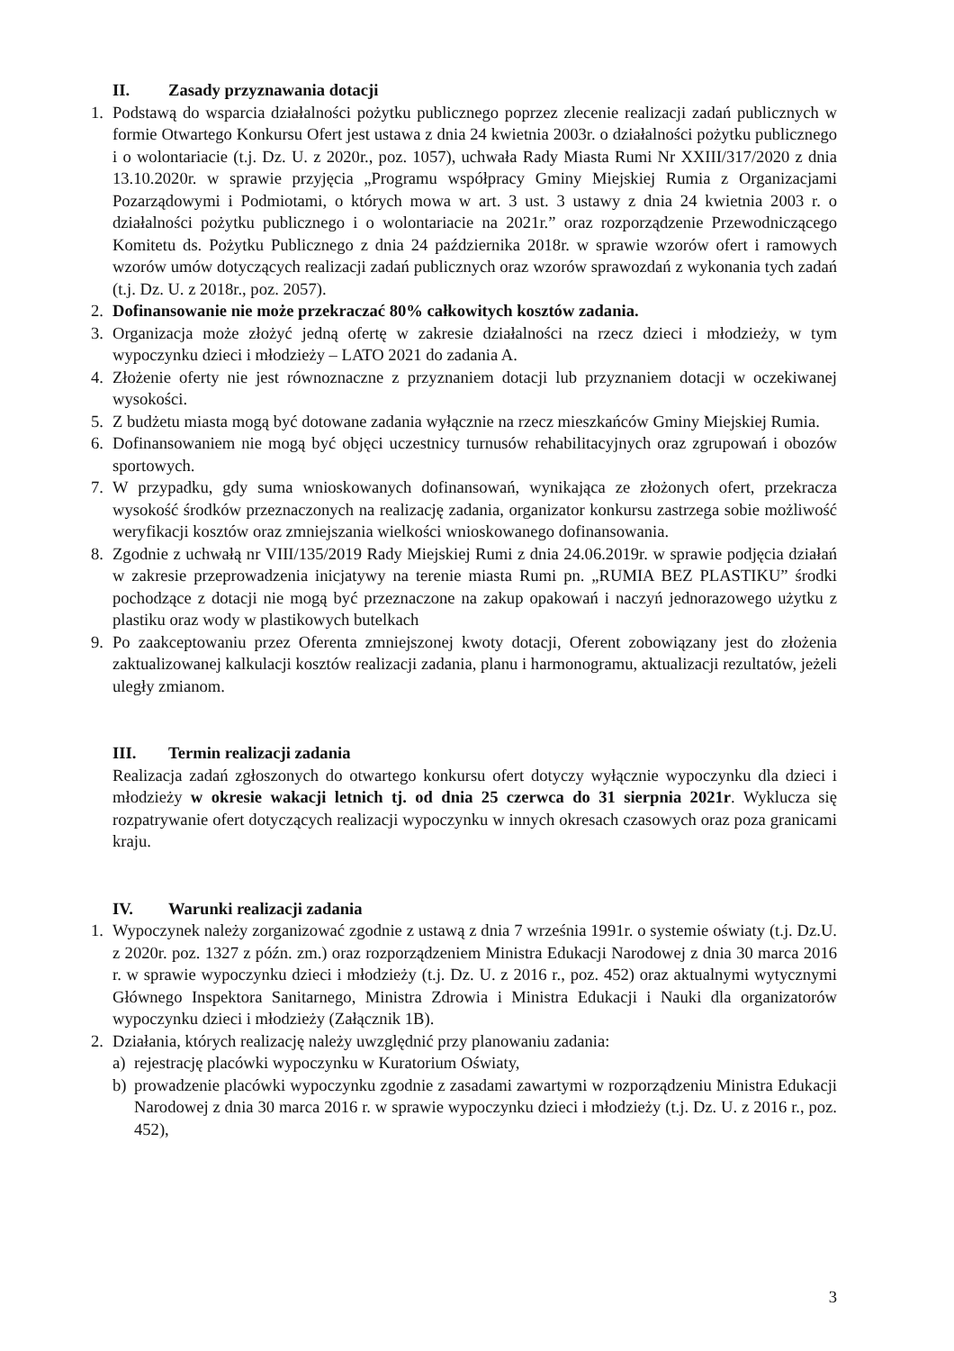II. Zasady przyznawania dotacji
1. Podstawą do wsparcia działalności pożytku publicznego poprzez zlecenie realizacji zadań publicznych w formie Otwartego Konkursu Ofert jest ustawa z dnia 24 kwietnia 2003r. o działalności pożytku publicznego i o wolontariacie (t.j. Dz. U. z 2020r., poz. 1057), uchwała Rady Miasta Rumi Nr XXIII/317/2020 z dnia 13.10.2020r. w sprawie przyjęcia „Programu współpracy Gminy Miejskiej Rumia z Organizacjami Pozarządowymi i Podmiotami, o których mowa w art. 3 ust. 3 ustawy z dnia 24 kwietnia 2003 r. o działalności pożytku publicznego i o wolontariacie na 2021r.” oraz rozporządzenie Przewodniczącego Komitetu ds. Pożytku Publicznego z dnia 24 października 2018r. w sprawie wzorów ofert i ramowych wzorów umów dotyczących realizacji zadań publicznych oraz wzorów sprawozdań z wykonania tych zadań (t.j. Dz. U. z 2018r., poz. 2057).
2. Dofinansowanie nie może przekraczać 80% całkowitych kosztów zadania.
3. Organizacja może złożyć jedną ofertę w zakresie działalności na rzecz dzieci i młodzieży, w tym wypoczynku dzieci i młodzieży – LATO 2021 do zadania A.
4. Złożenie oferty nie jest równoznaczne z przyznaniem dotacji lub przyznaniem dotacji w oczekiwanej wysokości.
5. Z budżetu miasta mogą być dotowane zadania wyłącznie na rzecz mieszkańców Gminy Miejskiej Rumia.
6. Dofinansowaniem nie mogą być objęci uczestnicy turnusów rehabilitacyjnych oraz zgrupowań i obozów sportowych.
7. W przypadku, gdy suma wnioskowanych dofinansowań, wynikająca ze złożonych ofert, przekracza wysokość środków przeznaczonych na realizację zadania, organizator konkursu zastrzega sobie możliwość weryfikacji kosztów oraz zmniejszania wielkości wnioskowanego dofinansowania.
8. Zgodnie z uchwałą nr VIII/135/2019 Rady Miejskiej Rumi z dnia 24.06.2019r. w sprawie podjęcia działań w zakresie przeprowadzenia inicjatywy na terenie miasta Rumi pn. „RUMIA BEZ PLASTIKU” środki pochodzące z dotacji nie mogą być przeznaczone na zakup opakowań i naczyń jednorazowego użytku z plastiku oraz wody w plastikowych butelkach
9. Po zaakceptowaniu przez Oferenta zmniejszonej kwoty dotacji, Oferent zobowiązany jest do złożenia zaktualizowanej kalkulacji kosztów realizacji zadania, planu i harmonogramu, aktualizacji rezultatów, jeżeli uległy zmianom.
III. Termin realizacji zadania
Realizacja zadań zgłoszonych do otwartego konkursu ofert dotyczy wyłącznie wypoczynku dla dzieci i młodzieży w okresie wakacji letnich tj. od dnia 25 czerwca do 31 sierpnia 2021r. Wyklucza się rozpatrywanie ofert dotyczących realizacji wypoczynku w innych okresach czasowych oraz poza granicami kraju.
IV. Warunki realizacji zadania
1. Wypoczynek należy zorganizować zgodnie z ustawą z dnia 7 września 1991r. o systemie oświaty (t.j. Dz.U. z 2020r. poz. 1327 z późn. zm.) oraz rozporządzeniem Ministra Edukacji Narodowej z dnia 30 marca 2016 r. w sprawie wypoczynku dzieci i młodzieży (t.j. Dz. U. z 2016 r., poz. 452) oraz aktualnymi wytycznymi Głównego Inspektora Sanitarnego, Ministra Zdrowia i Ministra Edukacji i Nauki dla organizatorów wypoczynku dzieci i młodzieży (Załącznik 1B).
2. Działania, których realizację należy uwzględnić przy planowaniu zadania:
a) rejestrację placówki wypoczynku w Kuratorium Oświaty,
b) prowadzenie placówki wypoczynku zgodnie z zasadami zawartymi w rozporządzeniu Ministra Edukacji Narodowej z dnia 30 marca 2016 r. w sprawie wypoczynku dzieci i młodzieży (t.j. Dz. U. z 2016 r., poz. 452),
3